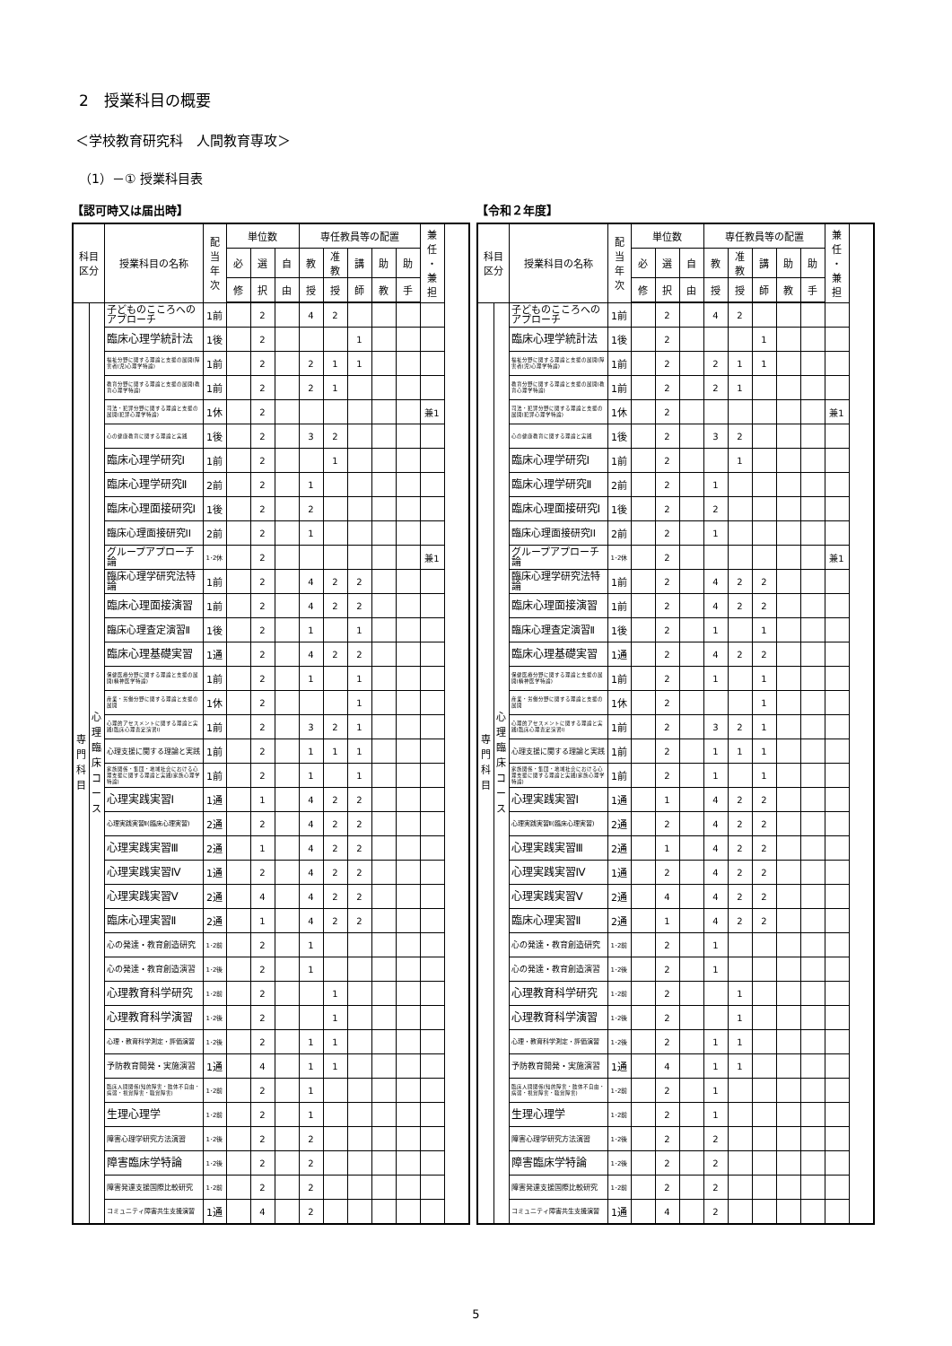2　授業科目の概要
＜学校教育研究科　人間教育専攻＞
（1）－① 授業科目表
【認可時又は届出時】
| 科目 区分 | | 授業科目の名称 | 配 当 年 次 | 単位数 | | | 専任教員等の配置 | | | | | 兼 任 ・ 兼 担 |
| --- | --- | --- | --- | --- | --- | --- | --- | --- | --- | --- | --- | --- |
| | | | | 必 | 選 | 自 | 教 | 准 教 | 講 | 助 | 助 | |
| | | | | 修 | 択 | 由 | 授 | 授 | 師 | 教 | 手 | |
| 専 門 科 目 | 心 理 臨 床 コ ー ス | 子どものこころへのアプローチ | 1前 | | 2 | | 4 | 2 | | | | |
| | | 臨床心理学統計法 | 1後 | | 2 | | | | 1 | | | |
| | | 福祉分野に関する理論と支援の展開(障害者(児)心理学特論) | 1前 | | 2 | | 2 | 1 | 1 | | | |
| | | 教育分野に関する理論と支援の展開(教育心理学特論) | 1前 | | 2 | | 2 | 1 | | | | |
| | | 司法・犯罪分野に関する理論と支援の展開(犯罪心理学特論) | 1休 | | 2 | | | | | | | 兼1 |
| | | 心の健康教育に関する理論と実践 | 1後 | | 2 | | 3 | 2 | | | | |
| | | 臨床心理学研究I | 1前 | | 2 | | | 1 | | | | |
| | | 臨床心理学研究Ⅱ | 2前 | | 2 | | 1 | | | | | |
| | | 臨床心理面接研究I | 1後 | | 2 | | 2 | | | | | |
| | | 臨床心理面接研究II | 2前 | | 2 | | 1 | | | | | |
| | | グループアプローチ論 | 1･2休 | | 2 | | | | | | | 兼1 |
| | | 臨床心理学研究法特論 | 1前 | | 2 | | 4 | 2 | 2 | | | |
| | | 臨床心理面接演習 | 1前 | | 2 | | 4 | 2 | 2 | | | |
| | | 臨床心理査定演習Ⅱ | 1後 | | 2 | | 1 | | 1 | | | |
| | | 臨床心理基礎実習 | 1通 | | 2 | | 4 | 2 | 2 | | | |
| | | 保健医療分野に関する理論と支援の展開(精神医学特論) | 1前 | | 2 | | 1 | | 1 | | | |
| | | 産業・労働分野に関する理論と支援の展開 | 1休 | | 2 | | | | 1 | | | |
| | | 心理的アセスメントに関する理論と実践(臨床心理査定演習Ⅰ) | 1前 | | 2 | | 3 | 2 | 1 | | | |
| | | 心理支援に関する理論と実践 | 1前 | | 2 | | 1 | 1 | 1 | | | |
| | | 家族関係・集団・地域社会における心理支援に関する理論と実践(家族心理学特論) | 1前 | | 2 | | 1 | | 1 | | | |
| | | 心理実践実習Ⅰ | 1通 | | 1 | | 4 | 2 | 2 | | | |
| | | 心理実践実習Ⅱ(臨床心理実習) | 2通 | | 2 | | 4 | 2 | 2 | | | |
| | | 心理実践実習Ⅲ | 2通 | | 1 | | 4 | 2 | 2 | | | |
| | | 心理実践実習Ⅳ | 1通 | | 2 | | 4 | 2 | 2 | | | |
| | | 心理実践実習Ⅴ | 2通 | | 4 | | 4 | 2 | 2 | | | |
| | | 臨床心理実習Ⅱ | 2通 | | 1 | | 4 | 2 | 2 | | | |
| | | 心の発達・教育創造研究 | 1･2前 | | 2 | | 1 | | | | | |
| | | 心の発達・教育創造演習 | 1･2後 | | 2 | | 1 | | | | | |
| | | 心理教育科学研究 | 1･2前 | | 2 | | | 1 | | | | |
| | | 心理教育科学演習 | 1･2後 | | 2 | | | 1 | | | | |
| | | 心理・教育科学測定・評価演習 | 1･2後 | | 2 | | 1 | 1 | | | | |
| | | 予防教育開発・実施演習 | 1通 | | 4 | | 1 | 1 | | | | |
| | | 臨床人間関係(知的障害・肢体不自由・病弱・視覚障害・聴覚障害) | 1･2前 | | 2 | | 1 | | | | | |
| | | 生理心理学 | 1･2前 | | 2 | | 1 | | | | | |
| | | 障害心理学研究方法演習 | 1･2後 | | 2 | | 2 | | | | | |
| | | 障害臨床学特論 | 1･2後 | | 2 | | 2 | | | | | |
| | | 障害発達支援国際比較研究 | 1･2前 | | 2 | | 2 | | | | | |
| | | コミュニティ障害共生支援演習 | 1通 | | 4 | | 2 | | | | | |
【令和２年度】
| 科目 区分 | | 授業科目の名称 | 配 当 年 次 | 単位数 | | | 専任教員等の配置 | | | | | 兼 任 ・ 兼 担 |
| --- | --- | --- | --- | --- | --- | --- | --- | --- | --- | --- | --- | --- |
| | | | | 必 | 選 | 自 | 教 | 准 教 | 講 | 助 | 助 | |
| | | | | 修 | 択 | 由 | 授 | 授 | 師 | 教 | 手 | |
| 専 門 科 目 | 心 理 臨 床 コ ー ス | 子どものこころへのアプローチ | 1前 | | 2 | | 4 | 2 | | | | |
| | | 臨床心理学統計法 | 1後 | | 2 | | | | 1 | | | |
| | | 福祉分野に関する理論と支援の展開(障害者(児)心理学特論) | 1前 | | 2 | | 2 | 1 | 1 | | | |
| | | 教育分野に関する理論と支援の展開(教育心理学特論) | 1前 | | 2 | | 2 | 1 | | | | |
| | | 司法・犯罪分野に関する理論と支援の展開(犯罪心理学特論) | 1休 | | 2 | | | | | | | 兼1 |
| | | 心の健康教育に関する理論と実践 | 1後 | | 2 | | 3 | 2 | | | | |
| | | 臨床心理学研究I | 1前 | | 2 | | | 1 | | | | |
| | | 臨床心理学研究Ⅱ | 2前 | | 2 | | 1 | | | | | |
| | | 臨床心理面接研究I | 1後 | | 2 | | 2 | | | | | |
| | | 臨床心理面接研究II | 2前 | | 2 | | 1 | | | | | |
| | | グループアプローチ論 | 1･2休 | | 2 | | | | | | | 兼1 |
| | | 臨床心理学研究法特論 | 1前 | | 2 | | 4 | 2 | 2 | | | |
| | | 臨床心理面接演習 | 1前 | | 2 | | 4 | 2 | 2 | | | |
| | | 臨床心理査定演習Ⅱ | 1後 | | 2 | | 1 | | 1 | | | |
| | | 臨床心理基礎実習 | 1通 | | 2 | | 4 | 2 | 2 | | | |
| | | 保健医療分野に関する理論と支援の展開(精神医学特論) | 1前 | | 2 | | 1 | | 1 | | | |
| | | 産業・労働分野に関する理論と支援の展開 | 1休 | | 2 | | | | 1 | | | |
| | | 心理的アセスメントに関する理論と実践(臨床心理査定演習Ⅰ) | 1前 | | 2 | | 3 | 2 | 1 | | | |
| | | 心理支援に関する理論と実践 | 1前 | | 2 | | 1 | 1 | 1 | | | |
| | | 家族関係・集団・地域社会における心理支援に関する理論と実践(家族心理学特論) | 1前 | | 2 | | 1 | | 1 | | | |
| | | 心理実践実習Ⅰ | 1通 | | 1 | | 4 | 2 | 2 | | | |
| | | 心理実践実習Ⅱ(臨床心理実習) | 2通 | | 2 | | 4 | 2 | 2 | | | |
| | | 心理実践実習Ⅲ | 2通 | | 1 | | 4 | 2 | 2 | | | |
| | | 心理実践実習Ⅳ | 1通 | | 2 | | 4 | 2 | 2 | | | |
| | | 心理実践実習Ⅴ | 2通 | | 4 | | 4 | 2 | 2 | | | |
| | | 臨床心理実習Ⅱ | 2通 | | 1 | | 4 | 2 | 2 | | | |
| | | 心の発達・教育創造研究 | 1･2前 | | 2 | | 1 | | | | | |
| | | 心の発達・教育創造演習 | 1･2後 | | 2 | | 1 | | | | | |
| | | 心理教育科学研究 | 1･2前 | | 2 | | | 1 | | | | |
| | | 心理教育科学演習 | 1･2後 | | 2 | | | 1 | | | | |
| | | 心理・教育科学測定・評価演習 | 1･2後 | | 2 | | 1 | 1 | | | | |
| | | 予防教育開発・実施演習 | 1通 | | 4 | | 1 | 1 | | | | |
| | | 臨床人間関係(知的障害・肢体不自由・病弱・視覚障害・聴覚障害) | 1･2前 | | 2 | | 1 | | | | | |
| | | 生理心理学 | 1･2前 | | 2 | | 1 | | | | | |
| | | 障害心理学研究方法演習 | 1･2後 | | 2 | | 2 | | | | | |
| | | 障害臨床学特論 | 1･2後 | | 2 | | 2 | | | | | |
| | | 障害発達支援国際比較研究 | 1･2前 | | 2 | | 2 | | | | | |
| | | コミュニティ障害共生支援演習 | 1通 | | 4 | | 2 | | | | | |
5